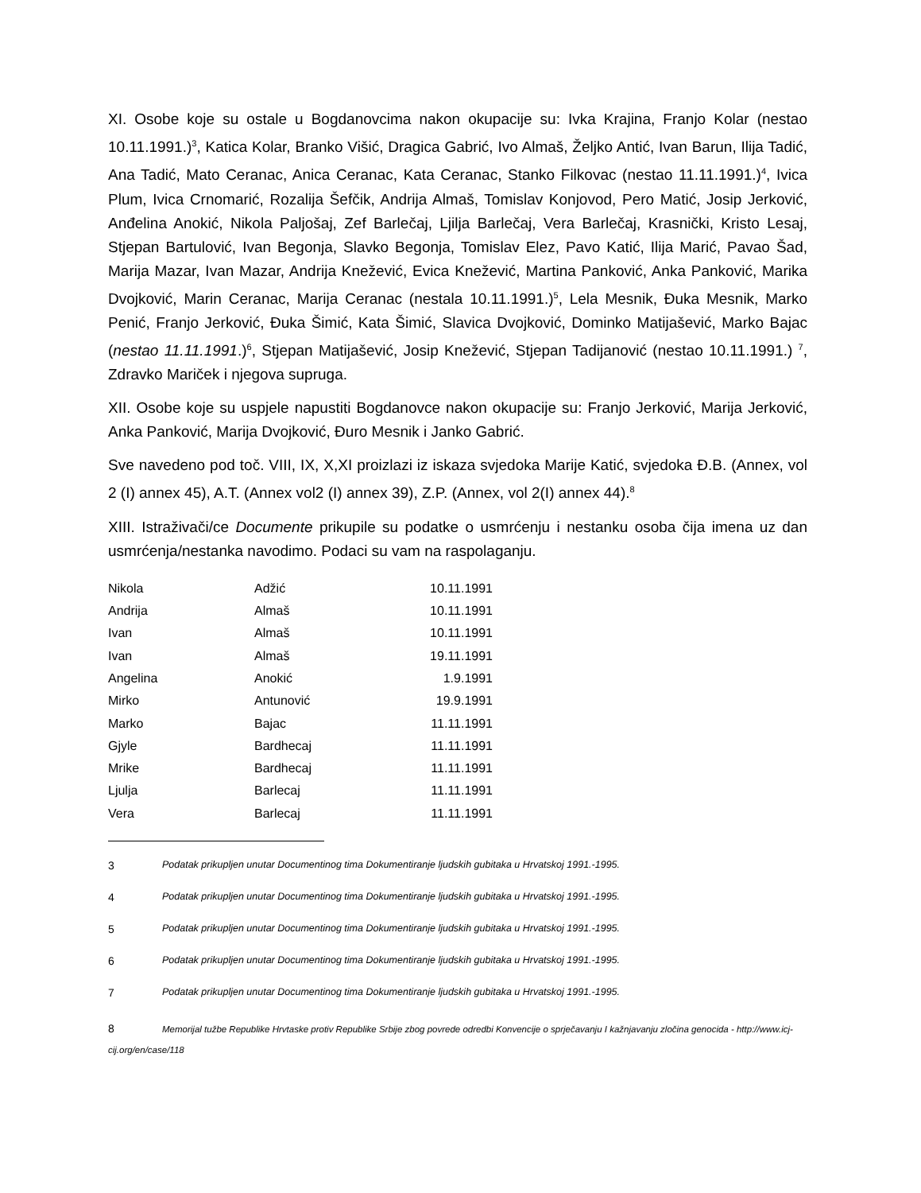XI. Osobe koje su ostale u Bogdanovcima nakon okupacije su: Ivka Krajina, Franjo Kolar (nestao 10.11.1991.)<sup>3</sup>, Katica Kolar, Branko Višić, Dragica Gabrić, Ivo Almaš, Željko Antić, Ivan Barun, Ilija Tadić, Ana Tadić, Mato Ceranac, Anica Ceranac, Kata Ceranac, Stanko Filkovac (nestao 11.11.1991.)<sup>4</sup>, Ivica Plum, Ivica Crnomarić, Rozalija Šefčik, Andrija Almaš, Tomislav Konjovod, Pero Matić, Josip Jerković, Anđelina Anokić, Nikola Paljošaj, Zef Barlečaj, Ljilja Barlečaj, Vera Barlečaj, Krasnički, Kristo Lesaj, Stjepan Bartulović, Ivan Begonja, Slavko Begonja, Tomislav Elez, Pavo Katić, Ilija Marić, Pavao Šad, Marija Mazar, Ivan Mazar, Andrija Knežević, Evica Knežević, Martina Panković, Anka Panković, Marika Dvojković, Marin Ceranac, Marija Ceranac (nestala 10.11.1991.)<sup>5</sup>, Lela Mesnik, Đuka Mesnik, Marko Penić, Franjo Jerković, Đuka Šimić, Kata Šimić, Slavica Dvojković, Dominko Matijašević, Marko Bajac (nestao 11.11.1991.)<sup>6</sup>, Stjepan Matijašević, Josip Knežević, Stjepan Tadijanović (nestao 10.11.1991.) <sup>7</sup>, Zdravko Mariček i njegova supruga.
XII. Osobe koje su uspjele napustiti Bogdanovce nakon okupacije su: Franjo Jerković, Marija Jerković, Anka Panković, Marija Dvojković, Đuro Mesnik i Janko Gabrić.
Sve navedeno pod toč. VIII, IX, X,XI proizlazi iz iskaza svjedoka Marije Katić, svjedoka Đ.B. (Annex, vol 2 (I) annex 45), A.T. (Annex vol2 (I) annex 39), Z.P. (Annex, vol 2(I) annex 44).<sup>8</sup>
XIII. Istraživači/ce Documente prikupile su podatke o usmrćenju i nestanku osoba čija imena uz dan usmrćenja/nestanka navodimo. Podaci su vam na raspolaganju.
| Nikola | Adžić | 10.11.1991 |
| Andrija | Almaš | 10.11.1991 |
| Ivan | Almaš | 10.11.1991 |
| Ivan | Almaš | 19.11.1991 |
| Angelina | Anokić | 1.9.1991 |
| Mirko | Antunović | 19.9.1991 |
| Marko | Bajac | 11.11.1991 |
| Gjyle | Bardhecaj | 11.11.1991 |
| Mrike | Bardhecaj | 11.11.1991 |
| Ljulja | Barlecaj | 11.11.1991 |
| Vera | Barlecaj | 11.11.1991 |
3 Podatak prikupljen unutar Documentinog tima Dokumentiranje ljudskih gubitaka u Hrvatskoj 1991.-1995.
4 Podatak prikupljen unutar Documentinog tima Dokumentiranje ljudskih gubitaka u Hrvatskoj 1991.-1995.
5 Podatak prikupljen unutar Documentinog tima Dokumentiranje ljudskih gubitaka u Hrvatskoj 1991.-1995.
6 Podatak prikupljen unutar Documentinog tima Dokumentiranje ljudskih gubitaka u Hrvatskoj 1991.-1995.
7 Podatak prikupljen unutar Documentinog tima Dokumentiranje ljudskih gubitaka u Hrvatskoj 1991.-1995.
8 Memorijal tužbe Republike Hrvtaske protiv Republike Srbije zbog povrede odredbi Konvencije o sprječavanju I kažnjavanju zločina genocida - http://www.icj-cij.org/en/case/118